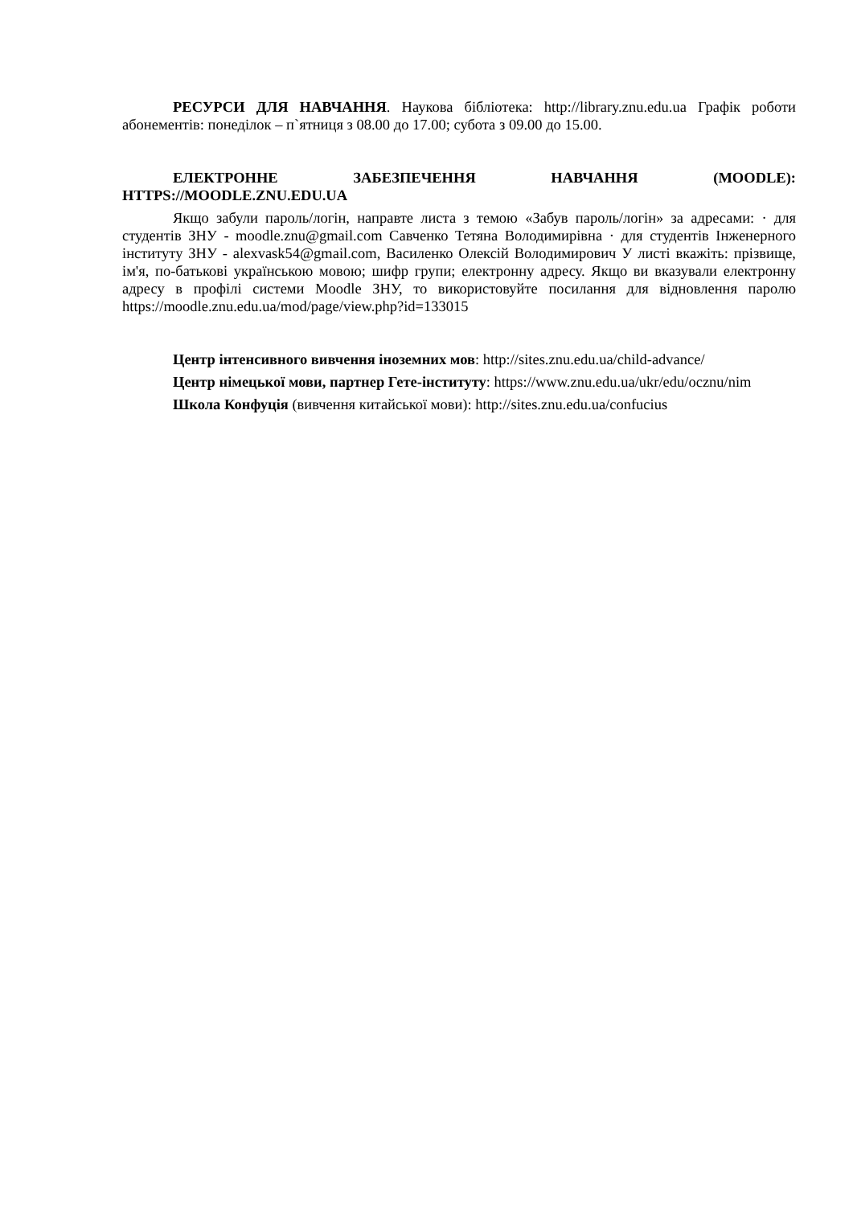РЕСУРСИ ДЛЯ НАВЧАННЯ. Наукова бібліотека: http://library.znu.edu.ua Графік роботи абонементів: понеділок – п`ятниця з 08.00 до 17.00; субота з 09.00 до 15.00.
ЕЛЕКТРОННЕ ЗАБЕЗПЕЧЕННЯ НАВЧАННЯ (MOODLE): HTTPS://MOODLE.ZNU.EDU.UA
Якщо забули пароль/логін, направте листа з темою «Забув пароль/логін» за адресами: · для студентів ЗНУ - moodle.znu@gmail.com Савченко Тетяна Володимирівна · для студентів Інженерного інституту ЗНУ - alexvask54@gmail.com, Василенко Олексій Володимирович У листі вкажіть: прізвище, ім'я, по-батькові українською мовою; шифр групи; електронну адресу. Якщо ви вказували електронну адресу в профілі системи Moodle ЗНУ, то використовуйте посилання для відновлення паролю https://moodle.znu.edu.ua/mod/page/view.php?id=133015
Центр інтенсивного вивчення іноземних мов: http://sites.znu.edu.ua/child-advance/
Центр німецької мови, партнер Гете-інституту: https://www.znu.edu.ua/ukr/edu/ocznu/nim
Школа Конфуція (вивчення китайської мови): http://sites.znu.edu.ua/confucius